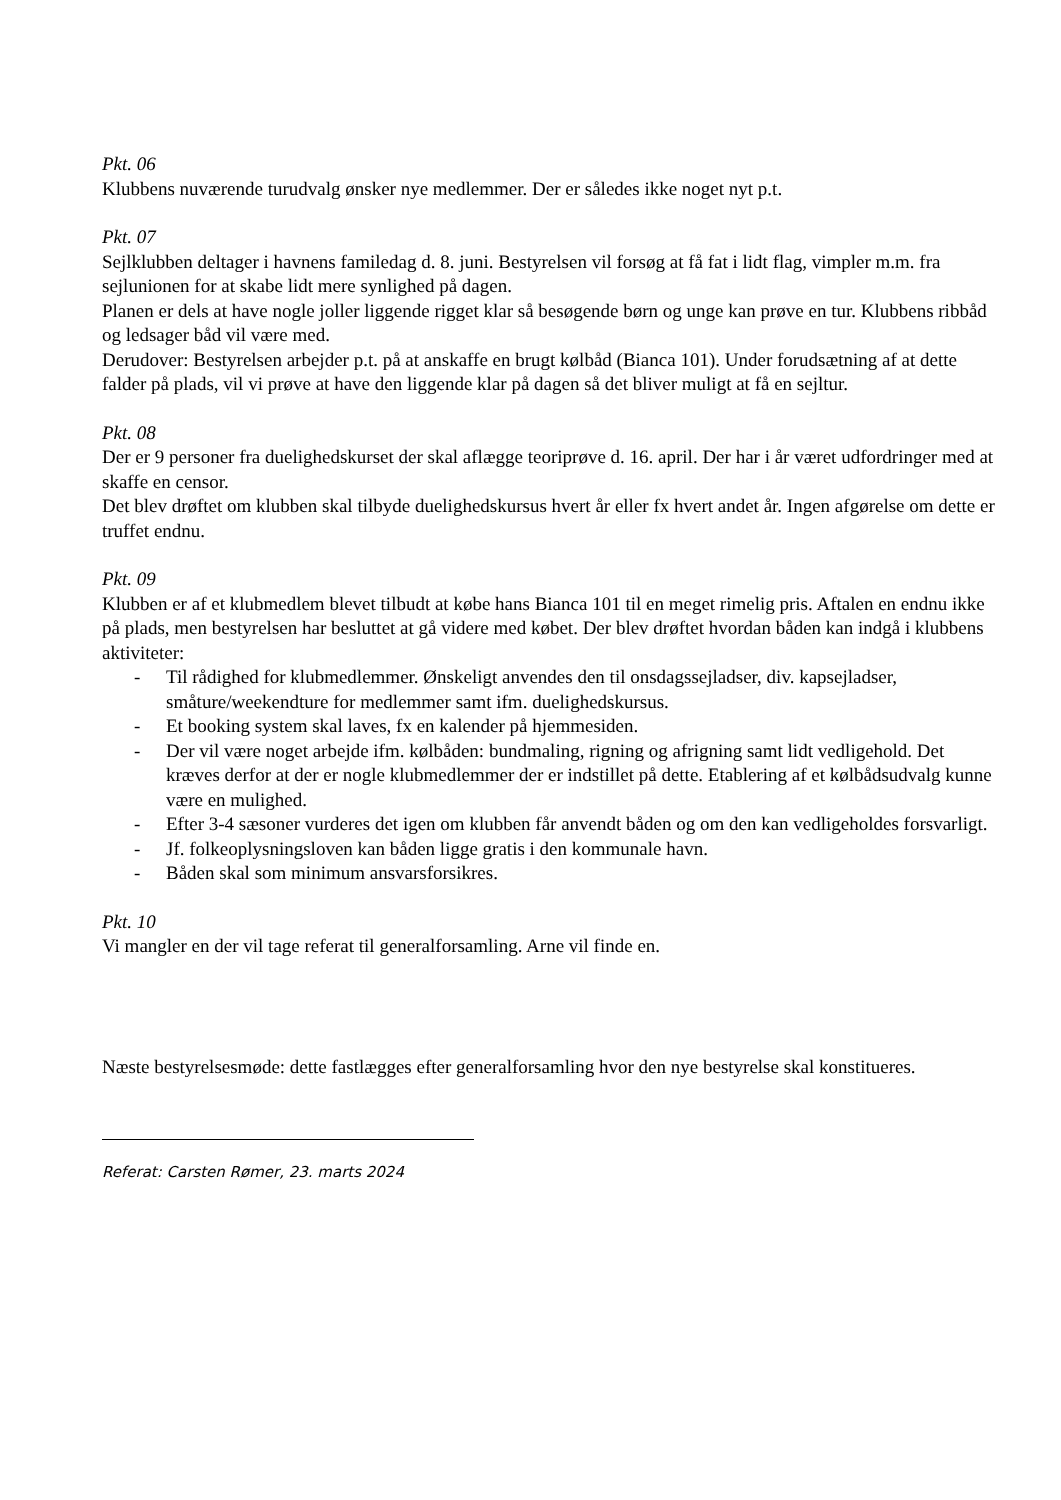Pkt. 06
Klubbens nuværende turudvalg ønsker nye medlemmer. Der er således ikke noget nyt p.t.
Pkt. 07
Sejlklubben deltager i havnens familedag d. 8. juni. Bestyrelsen vil forsøg at få fat i lidt flag, vimpler m.m. fra sejlunionen for at skabe lidt mere synlighed på dagen.
Planen er dels at have nogle joller liggende rigget klar så besøgende børn og unge kan prøve en tur. Klubbens ribbåd og ledsager båd vil være med.
Derudover: Bestyrelsen arbejder p.t. på at anskaffe en brugt kølbåd (Bianca 101). Under forudsætning af at dette falder på plads, vil vi prøve at have den liggende klar på dagen så det bliver muligt at få en sejltur.
Pkt. 08
Der er 9 personer fra duelighedskurset der skal aflægge teoriprøve d. 16. april. Der har i år været udfordringer med at skaffe en censor.
Det blev drøftet om klubben skal tilbyde duelighedskursus hvert år eller fx hvert andet år. Ingen afgørelse om dette er truffet endnu.
Pkt. 09
Klubben er af et klubmedlem blevet tilbudt at købe hans Bianca 101 til en meget rimelig pris. Aftalen en endnu ikke på plads, men bestyrelsen har besluttet at gå videre med købet. Der blev drøftet hvordan båden kan indgå i klubbens aktiviteter:
- Til rådighed for klubmedlemmer. Ønskeligt anvendes den til onsdagssejladser, div. kapsejladser, småture/weekendture for medlemmer samt ifm. duelighedskursus.
- Et booking system skal laves, fx en kalender på hjemmesiden.
- Der vil være noget arbejde ifm. kølbåden: bundmaling, rigning og afrigning samt lidt vedligehold. Det kræves derfor at der er nogle klubmedlemmer der er indstillet på dette. Etablering af et kølbådsudvalg kunne være en mulighed.
- Efter 3-4 sæsoner vurderes det igen om klubben får anvendt båden og om den kan vedligeholdes forsvarligt.
- Jf. folkeoplysningsloven kan båden ligge gratis i den kommunale havn.
- Båden skal som minimum ansvarsforsikres.
Pkt. 10
Vi mangler en der vil tage referat til generalforsamling. Arne vil finde en.
Næste bestyrelsesmøde: dette fastlægges efter generalforsamling hvor den nye bestyrelse skal konstitueres.
Referat: Carsten Rømer, 23. marts 2024